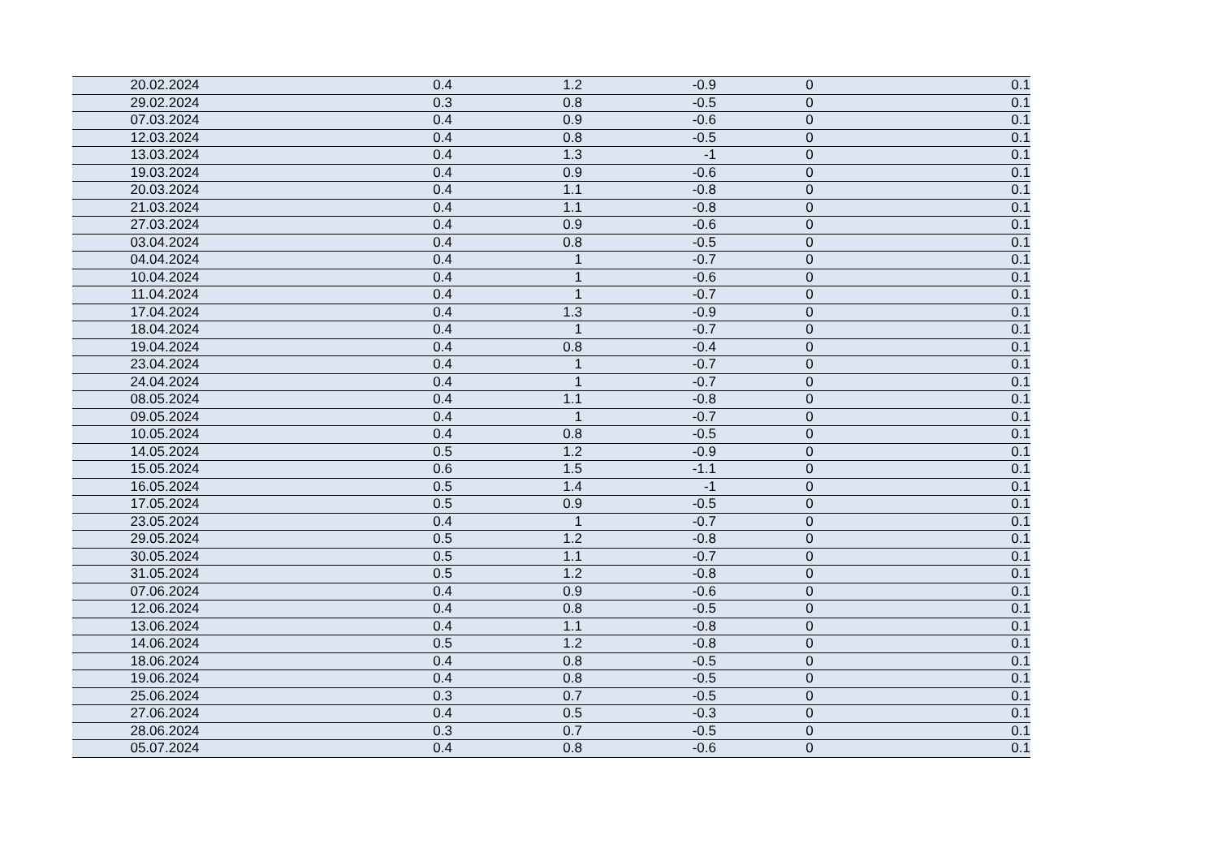| 20.02.2024 | 0.4 | 1.2 | -0.9 | 0 | 0.1 |
| 29.02.2024 | 0.3 | 0.8 | -0.5 | 0 | 0.1 |
| 07.03.2024 | 0.4 | 0.9 | -0.6 | 0 | 0.1 |
| 12.03.2024 | 0.4 | 0.8 | -0.5 | 0 | 0.1 |
| 13.03.2024 | 0.4 | 1.3 | -1 | 0 | 0.1 |
| 19.03.2024 | 0.4 | 0.9 | -0.6 | 0 | 0.1 |
| 20.03.2024 | 0.4 | 1.1 | -0.8 | 0 | 0.1 |
| 21.03.2024 | 0.4 | 1.1 | -0.8 | 0 | 0.1 |
| 27.03.2024 | 0.4 | 0.9 | -0.6 | 0 | 0.1 |
| 03.04.2024 | 0.4 | 0.8 | -0.5 | 0 | 0.1 |
| 04.04.2024 | 0.4 | 1 | -0.7 | 0 | 0.1 |
| 10.04.2024 | 0.4 | 1 | -0.6 | 0 | 0.1 |
| 11.04.2024 | 0.4 | 1 | -0.7 | 0 | 0.1 |
| 17.04.2024 | 0.4 | 1.3 | -0.9 | 0 | 0.1 |
| 18.04.2024 | 0.4 | 1 | -0.7 | 0 | 0.1 |
| 19.04.2024 | 0.4 | 0.8 | -0.4 | 0 | 0.1 |
| 23.04.2024 | 0.4 | 1 | -0.7 | 0 | 0.1 |
| 24.04.2024 | 0.4 | 1 | -0.7 | 0 | 0.1 |
| 08.05.2024 | 0.4 | 1.1 | -0.8 | 0 | 0.1 |
| 09.05.2024 | 0.4 | 1 | -0.7 | 0 | 0.1 |
| 10.05.2024 | 0.4 | 0.8 | -0.5 | 0 | 0.1 |
| 14.05.2024 | 0.5 | 1.2 | -0.9 | 0 | 0.1 |
| 15.05.2024 | 0.6 | 1.5 | -1.1 | 0 | 0.1 |
| 16.05.2024 | 0.5 | 1.4 | -1 | 0 | 0.1 |
| 17.05.2024 | 0.5 | 0.9 | -0.5 | 0 | 0.1 |
| 23.05.2024 | 0.4 | 1 | -0.7 | 0 | 0.1 |
| 29.05.2024 | 0.5 | 1.2 | -0.8 | 0 | 0.1 |
| 30.05.2024 | 0.5 | 1.1 | -0.7 | 0 | 0.1 |
| 31.05.2024 | 0.5 | 1.2 | -0.8 | 0 | 0.1 |
| 07.06.2024 | 0.4 | 0.9 | -0.6 | 0 | 0.1 |
| 12.06.2024 | 0.4 | 0.8 | -0.5 | 0 | 0.1 |
| 13.06.2024 | 0.4 | 1.1 | -0.8 | 0 | 0.1 |
| 14.06.2024 | 0.5 | 1.2 | -0.8 | 0 | 0.1 |
| 18.06.2024 | 0.4 | 0.8 | -0.5 | 0 | 0.1 |
| 19.06.2024 | 0.4 | 0.8 | -0.5 | 0 | 0.1 |
| 25.06.2024 | 0.3 | 0.7 | -0.5 | 0 | 0.1 |
| 27.06.2024 | 0.4 | 0.5 | -0.3 | 0 | 0.1 |
| 28.06.2024 | 0.3 | 0.7 | -0.5 | 0 | 0.1 |
| 05.07.2024 | 0.4 | 0.8 | -0.6 | 0 | 0.1 |